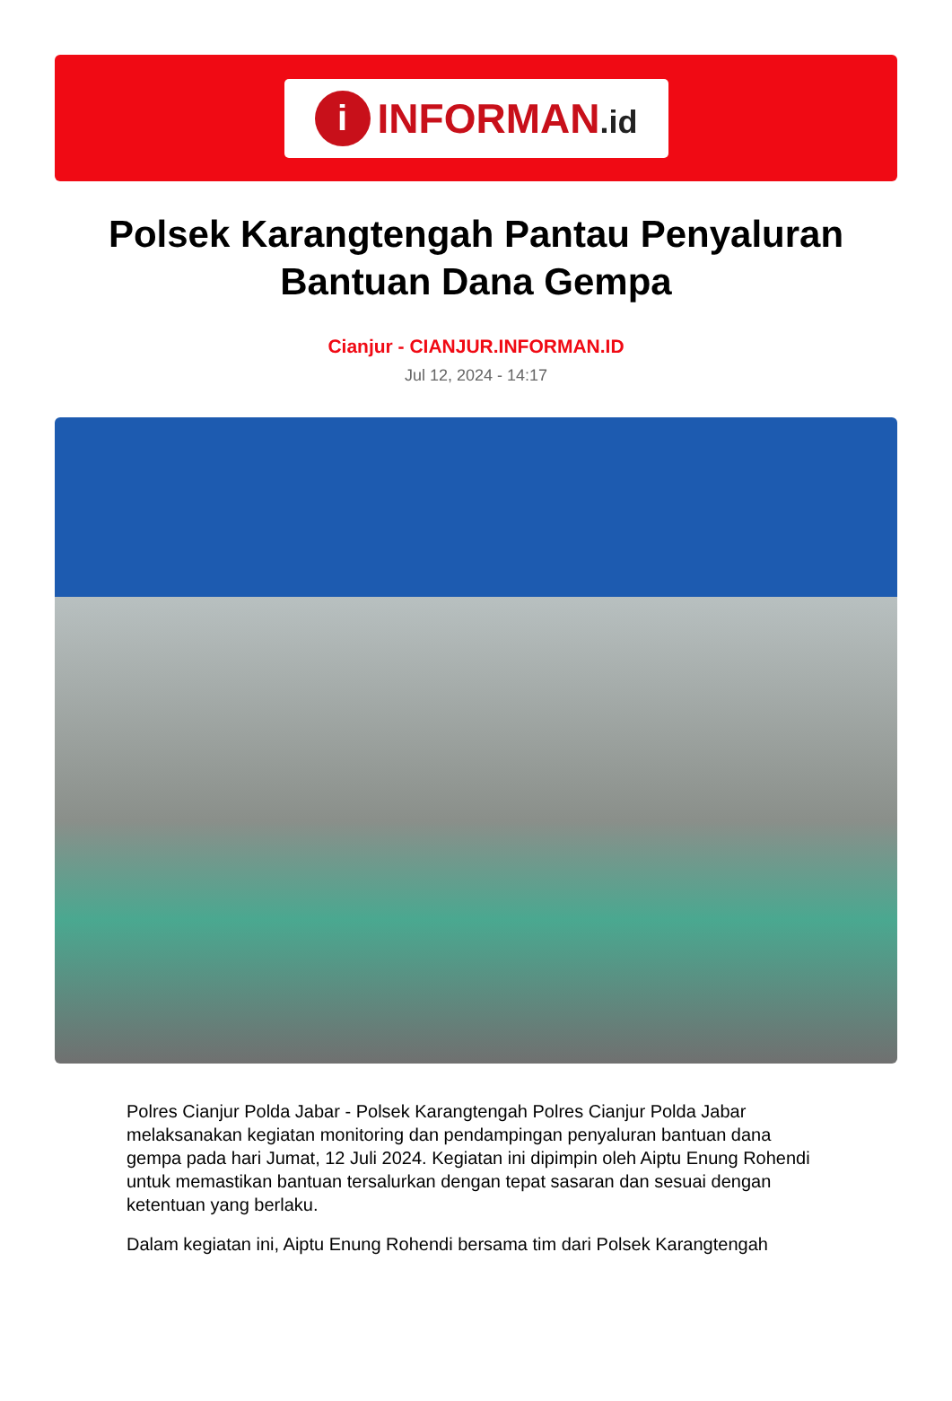i
INFORMAN.id
Polsek Karangtengah Pantau Penyaluran Bantuan Dana Gempa
Cianjur - CIANJUR.INFORMAN.ID
Jul 12, 2024 - 14:17
Polres Cianjur Polda Jabar - Polsek Karangtengah Polres Cianjur Polda Jabar melaksanakan kegiatan monitoring dan pendampingan penyaluran bantuan dana gempa pada hari Jumat, 12 Juli 2024. Kegiatan ini dipimpin oleh Aiptu Enung Rohendi untuk memastikan bantuan tersalurkan dengan tepat sasaran dan sesuai dengan ketentuan yang berlaku.
Dalam kegiatan ini, Aiptu Enung Rohendi bersama tim dari Polsek Karangtengah